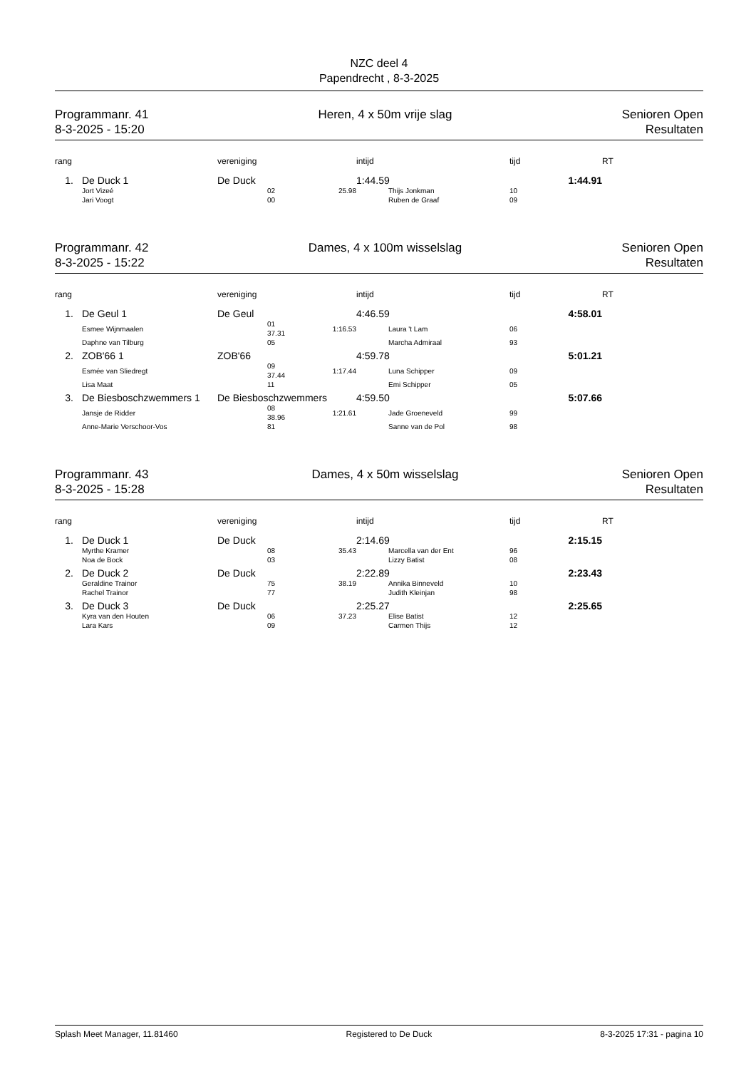NZC deel 4
Papendrecht , 8-3-2025
Programmanr. 41
8-3-2025 - 15:20
Heren, 4 x 50m vrije slag Senioren Open
Resultaten
| rang | | vereniging | | | intijd | | tijd | RT |
| --- | --- | --- | --- | --- | --- | --- | --- | --- |
| 1. | De Duck 1 | De Duck | | | 1:44.59 | | 1:44.91 | |
| | Jort Vizeé | | 02 | 25.98 | | Thijs Jonkman | 10 | |
| | Jari Voogt | | 00 | | | Ruben de Graaf | 09 | |
Programmanr. 42
8-3-2025 - 15:22
Dames, 4 x 100m wisselslag Senioren Open
Resultaten
| rang | | vereniging | | | intijd | | tijd | RT |
| --- | --- | --- | --- | --- | --- | --- | --- | --- |
| 1. | De Geul 1 | De Geul | | | 4:46.59 | | 4:58.01 | |
| | Esmee Wijnmaalen | | 01 37.31 | 1:16.53 | | Laura 't Lam | 06 | |
| | Daphne van Tilburg | | 05 | | | Marcha Admiraal | 93 | |
| 2. | ZOB'66 1 | ZOB'66 | | | 4:59.78 | | 5:01.21 | |
| | Esmée van Sliedregt | | 09 37.44 | 1:17.44 | | Luna Schipper | 09 | |
| | Lisa Maat | | 11 | | | Emi Schipper | 05 | |
| 3. | De Biesboschzwemmers 1 | De Biesboschzwemmers | | | 4:59.50 | | 5:07.66 | |
| | Jansje de Ridder | | 08 38.96 | 1:21.61 | | Jade Groeneveld | 99 | |
| | Anne-Marie Verschoor-Vos | | 81 | | | Sanne van de Pol | 98 | |
Programmanr. 43
8-3-2025 - 15:28
Dames, 4 x 50m wisselslag Senioren Open
Resultaten
| rang | | vereniging | | | intijd | | tijd | RT |
| --- | --- | --- | --- | --- | --- | --- | --- | --- |
| 1. | De Duck 1 | De Duck | | | 2:14.69 | | 2:15.15 | |
| | Myrthe Kramer | | 08 | 35.43 | | Marcella van der Ent | 96 | |
| | Noa de Bock | | 03 | | | Lizzy Batist | 08 | |
| 2. | De Duck 2 | De Duck | | | 2:22.89 | | 2:23.43 | |
| | Geraldine Trainor | | 75 | 38.19 | | Annika Binneveld | 10 | |
| | Rachel Trainor | | 77 | | | Judith Kleinjan | 98 | |
| 3. | De Duck 3 | De Duck | | | 2:25.27 | | 2:25.65 | |
| | Kyra van den Houten | | 06 | 37.23 | | Elise Batist | 12 | |
| | Lara Kars | | 09 | | | Carmen Thijs | 12 | |
Splash Meet Manager, 11.81460 Registered to De Duck 8-3-2025 17:31 - pagina 10